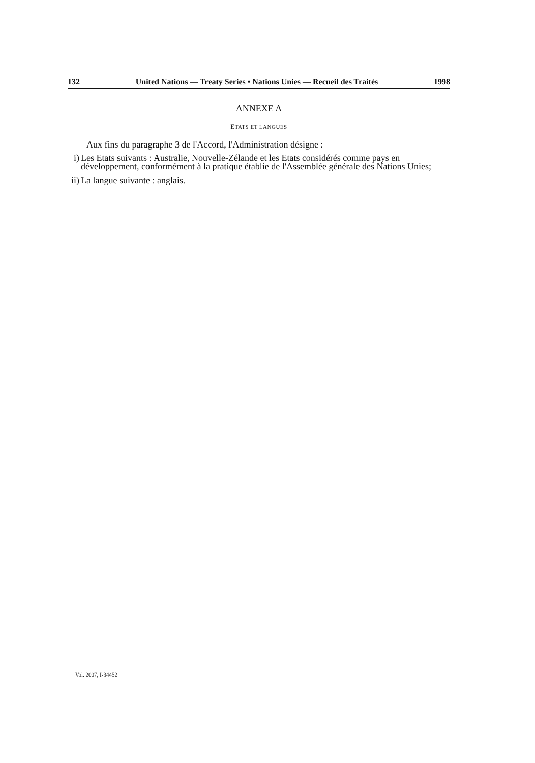132 United Nations — Treaty Series • Nations Unies — Recueil des Traités 1998
ANNEXE A
ETATS ET LANGUES
Aux fins du paragraphe 3 de l'Accord, l'Administration désigne :
i) Les Etats suivants : Australie, Nouvelle-Zélande et les Etats considérés comme pays en développement, conformément à la pratique établie de l'Assemblée générale des Nations Unies;
ii) La langue suivante : anglais.
Vol. 2007, I-34452